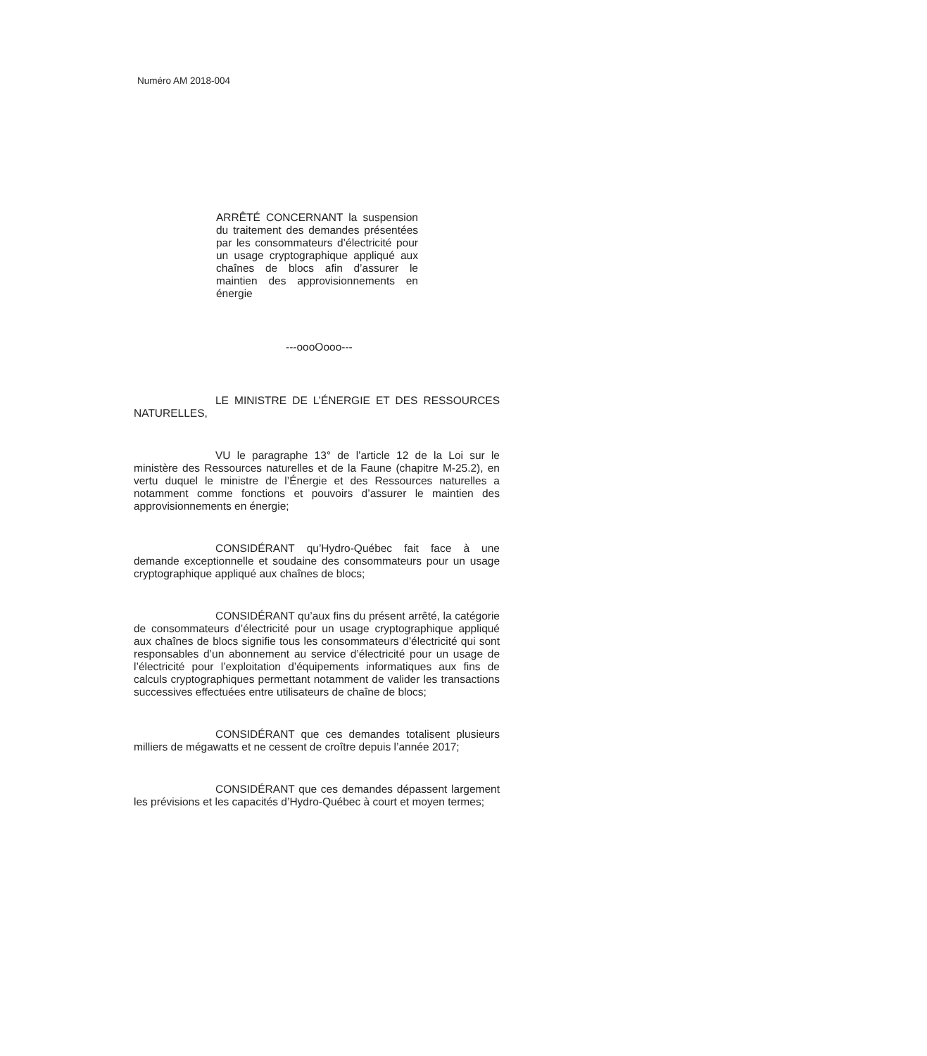Numéro AM 2018-004
ARRÊTÉ CONCERNANT la suspension du traitement des demandes présentées par les consommateurs d’électricité pour un usage cryptographique appliqué aux chaînes de blocs afin d’assurer le maintien des approvisionnements en énergie
---oooOooo---
LE MINISTRE DE L’ÉNERGIE ET DES RESSOURCES NATURELLES,
VU le paragraphe 13° de l’article 12 de la Loi sur le ministère des Ressources naturelles et de la Faune (chapitre M-25.2), en vertu duquel le ministre de l’Énergie et des Ressources naturelles a notamment comme fonctions et pouvoirs d’assurer le maintien des approvisionnements en énergie;
CONSIDÉRANT qu’Hydro-Québec fait face à une demande exceptionnelle et soudaine des consommateurs pour un usage cryptographique appliqué aux chaînes de blocs;
CONSIDÉRANT qu’aux fins du présent arrêté, la catégorie de consommateurs d’électricité pour un usage cryptographique appliqué aux chaînes de blocs signifie tous les consommateurs d’électricité qui sont responsables d’un abonnement au service d’électricité pour un usage de l’électricité pour l’exploitation d’équipements informatiques aux fins de calculs cryptographiques permettant notamment de valider les transactions successives effectuées entre utilisateurs de chaîne de blocs;
CONSIDÉRANT que ces demandes totalisent plusieurs milliers de mégawatts et ne cessent de croître depuis l’année 2017;
CONSIDÉRANT que ces demandes dépassent largement les prévisions et les capacités d’Hydro-Québec à court et moyen termes;